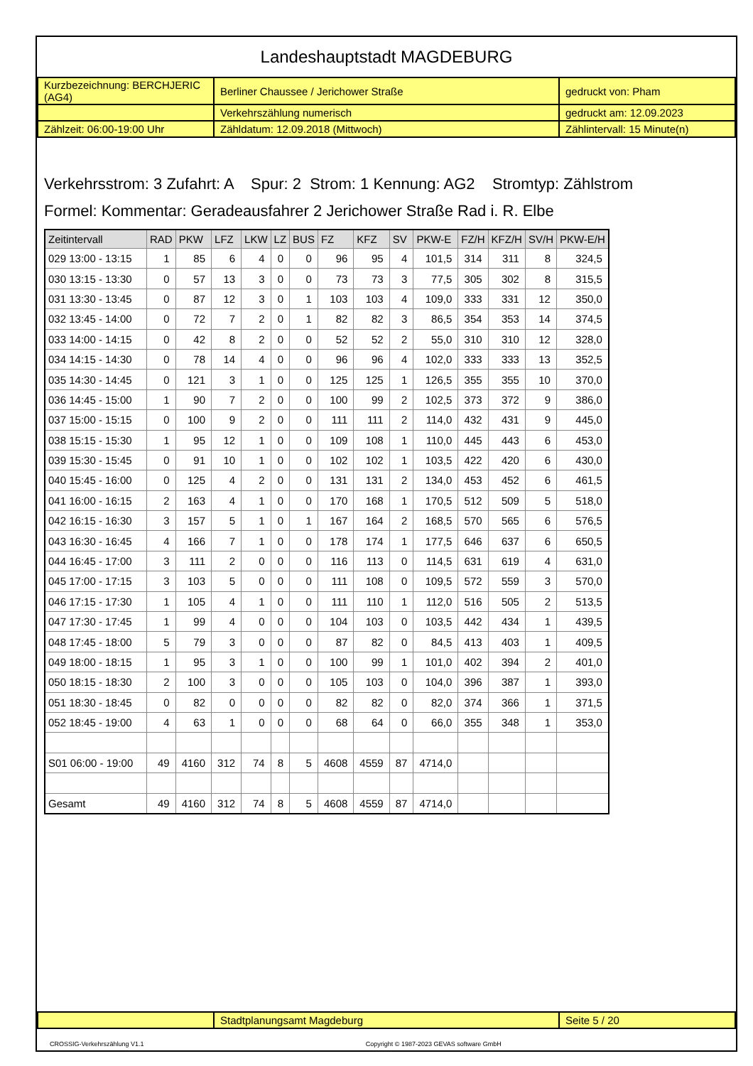Landeshauptstadt MAGDEBURG
| Kurzbezeichnung: BERCHJERIC (AG4) | Berliner Chaussee / Jerichower Straße | gedruckt von: Pham |
| | Verkehrszählung numerisch | gedruckt am: 12.09.2023 |
| Zählzeit: 06:00-19:00 Uhr | Zähldatum: 12.09.2018 (Mittwoch) | Zählintervall: 15 Minute(n) |
Verkehrsstrom: 3 Zufahrt: A Spur: 2 Strom: 1 Kennung: AG2 Stromtyp: Zählstrom
Formel: Kommentar: Geradeausfahrer 2 Jerichower Straße Rad i. R. Elbe
| Zeitintervall | RAD | PKW | LFZ | LKW | LZ | BUS | FZ | KFZ | SV | PKW-E | FZ/H | KFZ/H | SV/H | PKW-E/H |
| --- | --- | --- | --- | --- | --- | --- | --- | --- | --- | --- | --- | --- | --- | --- |
| 029 13:00 - 13:15 | 1 | 85 | 6 | 4 | 0 | 0 | 96 | 95 | 4 | 101,5 | 314 | 311 | 8 | 324,5 |
| 030 13:15 - 13:30 | 0 | 57 | 13 | 3 | 0 | 0 | 73 | 73 | 3 | 77,5 | 305 | 302 | 8 | 315,5 |
| 031 13:30 - 13:45 | 0 | 87 | 12 | 3 | 0 | 1 | 103 | 103 | 4 | 109,0 | 333 | 331 | 12 | 350,0 |
| 032 13:45 - 14:00 | 0 | 72 | 7 | 2 | 0 | 1 | 82 | 82 | 3 | 86,5 | 354 | 353 | 14 | 374,5 |
| 033 14:00 - 14:15 | 0 | 42 | 8 | 2 | 0 | 0 | 52 | 52 | 2 | 55,0 | 310 | 310 | 12 | 328,0 |
| 034 14:15 - 14:30 | 0 | 78 | 14 | 4 | 0 | 0 | 96 | 96 | 4 | 102,0 | 333 | 333 | 13 | 352,5 |
| 035 14:30 - 14:45 | 0 | 121 | 3 | 1 | 0 | 0 | 125 | 125 | 1 | 126,5 | 355 | 355 | 10 | 370,0 |
| 036 14:45 - 15:00 | 1 | 90 | 7 | 2 | 0 | 0 | 100 | 99 | 2 | 102,5 | 373 | 372 | 9 | 386,0 |
| 037 15:00 - 15:15 | 0 | 100 | 9 | 2 | 0 | 0 | 111 | 111 | 2 | 114,0 | 432 | 431 | 9 | 445,0 |
| 038 15:15 - 15:30 | 1 | 95 | 12 | 1 | 0 | 0 | 109 | 108 | 1 | 110,0 | 445 | 443 | 6 | 453,0 |
| 039 15:30 - 15:45 | 0 | 91 | 10 | 1 | 0 | 0 | 102 | 102 | 1 | 103,5 | 422 | 420 | 6 | 430,0 |
| 040 15:45 - 16:00 | 0 | 125 | 4 | 2 | 0 | 0 | 131 | 131 | 2 | 134,0 | 453 | 452 | 6 | 461,5 |
| 041 16:00 - 16:15 | 2 | 163 | 4 | 1 | 0 | 0 | 170 | 168 | 1 | 170,5 | 512 | 509 | 5 | 518,0 |
| 042 16:15 - 16:30 | 3 | 157 | 5 | 1 | 0 | 1 | 167 | 164 | 2 | 168,5 | 570 | 565 | 6 | 576,5 |
| 043 16:30 - 16:45 | 4 | 166 | 7 | 1 | 0 | 0 | 178 | 174 | 1 | 177,5 | 646 | 637 | 6 | 650,5 |
| 044 16:45 - 17:00 | 3 | 111 | 2 | 0 | 0 | 0 | 116 | 113 | 0 | 114,5 | 631 | 619 | 4 | 631,0 |
| 045 17:00 - 17:15 | 3 | 103 | 5 | 0 | 0 | 0 | 111 | 108 | 0 | 109,5 | 572 | 559 | 3 | 570,0 |
| 046 17:15 - 17:30 | 1 | 105 | 4 | 1 | 0 | 0 | 111 | 110 | 1 | 112,0 | 516 | 505 | 2 | 513,5 |
| 047 17:30 - 17:45 | 1 | 99 | 4 | 0 | 0 | 0 | 104 | 103 | 0 | 103,5 | 442 | 434 | 1 | 439,5 |
| 048 17:45 - 18:00 | 5 | 79 | 3 | 0 | 0 | 0 | 87 | 82 | 0 | 84,5 | 413 | 403 | 1 | 409,5 |
| 049 18:00 - 18:15 | 1 | 95 | 3 | 1 | 0 | 0 | 100 | 99 | 1 | 101,0 | 402 | 394 | 2 | 401,0 |
| 050 18:15 - 18:30 | 2 | 100 | 3 | 0 | 0 | 0 | 105 | 103 | 0 | 104,0 | 396 | 387 | 1 | 393,0 |
| 051 18:30 - 18:45 | 0 | 82 | 0 | 0 | 0 | 0 | 82 | 82 | 0 | 82,0 | 374 | 366 | 1 | 371,5 |
| 052 18:45 - 19:00 | 4 | 63 | 1 | 0 | 0 | 0 | 68 | 64 | 0 | 66,0 | 355 | 348 | 1 | 353,0 |
| S01 06:00 - 19:00 | 49 | 4160 | 312 | 74 | 8 | 5 | 4608 | 4559 | 87 | 4714,0 | | | | |
| Gesamt | 49 | 4160 | 312 | 74 | 8 | 5 | 4608 | 4559 | 87 | 4714,0 | | | | |
| | Stadtplanungsamt Magdeburg | Seite 5 / 20 |
CROSSIG-Verkehrszählung V1.1 Copyright © 1987-2023 GEVAS software GmbH